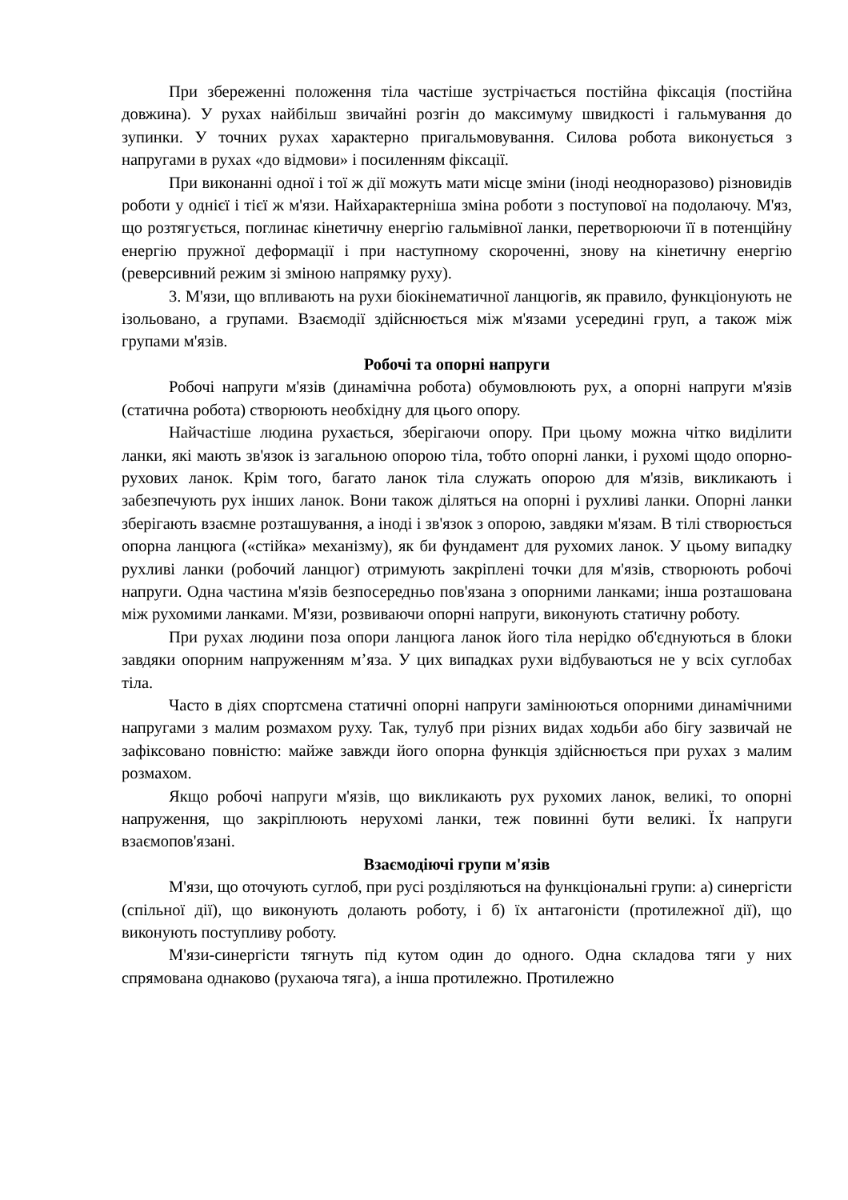При збереженні положення тіла частіше зустрічається постійна фіксація (постійна довжина). У рухах найбільш звичайні розгін до максимуму швидкості і гальмування до зупинки. У точних рухах характерно пригальмовування. Силова робота виконується з напругами в рухах «до відмови» і посиленням фіксації.
При виконанні одної і тої ж дії можуть мати місце зміни (іноді неодноразово) різновидів роботи у однієї і тієї ж м'язи. Найхарактерніша зміна роботи з поступової на подолаючу. М'яз, що розтягується, поглинає кінетичну енергію гальмівної ланки, перетворюючи її в потенційну енергію пружної деформації і при наступному скороченні, знову на кінетичну енергію (реверсивний режим зі зміною напрямку руху).
3. М'язи, що впливають на рухи біокінематичної ланцюгів, як правило, функціонують не ізольовано, а групами. Взаємодії здійснюється між м'язами усередині груп, а також між групами м'язів.
Робочі та опорні напруги
Робочі напруги м'язів (динамічна робота) обумовлюють рух, а опорні напруги м'язів (статична робота) створюють необхідну для цього опору.
Найчастіше людина рухається, зберігаючи опору. При цьому можна чітко виділити ланки, які мають зв'язок із загальною опорою тіла, тобто опорні ланки, і рухомі щодо опорно-рухових ланок. Крім того, багато ланок тіла служать опорою для м'язів, викликають і забезпечують рух інших ланок. Вони також діляться на опорні і рухливі ланки. Опорні ланки зберігають взаємне розташування, а іноді і зв'язок з опорою, завдяки м'язам. В тілі створюється опорна ланцюга («стійка» механізму), як би фундамент для рухомих ланок. У цьому випадку рухливі ланки (робочий ланцюг) отримують закріплені точки для м'язів, створюють робочі напруги. Одна частина м'язів безпосередньо пов'язана з опорними ланками; інша розташована між рухомими ланками. М'язи, розвиваючи опорні напруги, виконують статичну роботу.
При рухах людини поза опори ланцюга ланок його тіла нерідко об'єднуються в блоки завдяки опорним напруженням м’яза. У цих випадках рухи відбуваються не у всіх суглобах тіла.
Часто в діях спортсмена статичні опорні напруги замінюються опорними динамічними напругами з малим розмахом руху. Так, тулуб при різних видах ходьби або бігу зазвичай не зафіксовано повністю: майже завжди його опорна функція здійснюється при рухах з малим розмахом.
Якщо робочі напруги м'язів, що викликають рух рухомих ланок, великі, то опорні напруження, що закріплюють нерухомі ланки, теж повинні бути великі. Їх напруги взаємопов'язані.
Взаємодіючі групи м'язів
М'язи, що оточують суглоб, при русі розділяються на функціональні групи: а) синергісти (спільної дії), що виконують долають роботу, і б) їх антагоністи (протилежної дії), що виконують поступливу роботу.
М'язи-синергісти тягнуть під кутом один до одного. Одна складова тяги у них спрямована однаково (рухаюча тяга), а інша протилежно. Протилежно